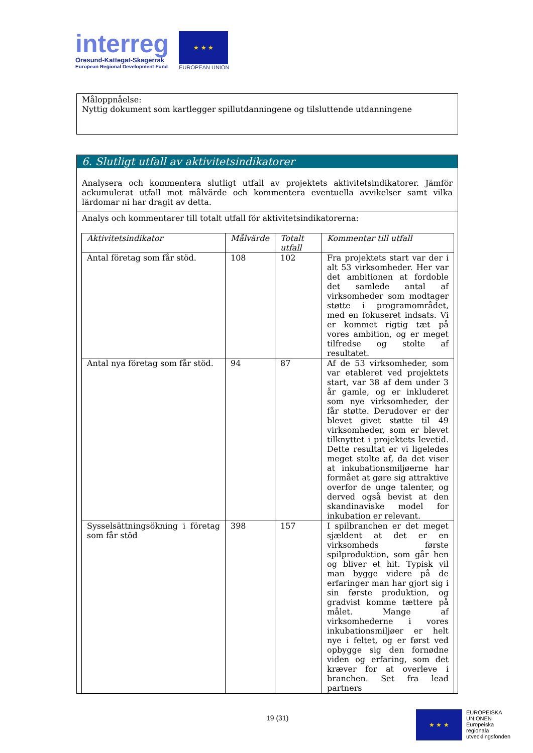interreg
Öresund-Kattegat-Skagerrak
European Regional Development Fund
★ ★ ★
EUROPEAN UNION
Måloppnåelse:
Nyttig dokument som kartlegger spillutdanningene og tilsluttende utdanningene
6. Slutligt utfall av aktivitetsindikatorer
Analysera och kommentera slutligt utfall av projektets aktivitetsindikatorer. Jämför ackumulerat utfall mot målvärde och kommentera eventuella avvikelser samt vilka lärdomar ni har dragit av detta.
Analys och kommentarer till totalt utfall för aktivitetsindikatorerna:
| Aktivitetsindikator | Målvärde | Totalt utfall | Kommentar till utfall |
| --- | --- | --- | --- |
| Antal företag som får stöd. | 108 | 102 | Fra projektets start var der i alt 53 virksomheder. Her var det ambitionen at fordoble det samlede antal af virksomheder som modtager støtte i programområdet, med en fokuseret indsats. Vi er kommet rigtig tæt på vores ambition, og er meget tilfredse og stolte af resultatet. |
| Antal nya företag som får stöd. | 94 | 87 | Af de 53 virksomheder, som var etableret ved projektets start, var 38 af dem under 3 år gamle, og er inkluderet som nye virksomheder, der får støtte. Derudover er der blevet givet støtte til 49 virksomheder, som er blevet tilknyttet i projektets levetid. Dette resultat er vi ligeledes meget stolte af, da det viser at inkubationsmiljøerne har formået at gøre sig attraktive overfor de unge talenter, og derved også bevist at den skandinaviske model for inkubation er relevant. |
| Sysselsättningsökning i företag som får stöd | 398 | 157 | I spilbranchen er det meget sjældent at det er en virksomheds første spilproduktion, som går hen og bliver et hit. Typisk vil man bygge videre på de erfaringer man har gjort sig i sin første produktion, og gradvist komme tættere på målet. Mange af virksomhederne i vores inkubationsmiljøer er helt nye i feltet, og er først ved opbygge sig den fornødne viden og erfaring, som det kræver for at overleve i branchen. Set fra lead partners |
19 (31)
★ ★ ★
EUROPEISKA
UNIONEN
Europeiska
regionala
utvecklingsfonden